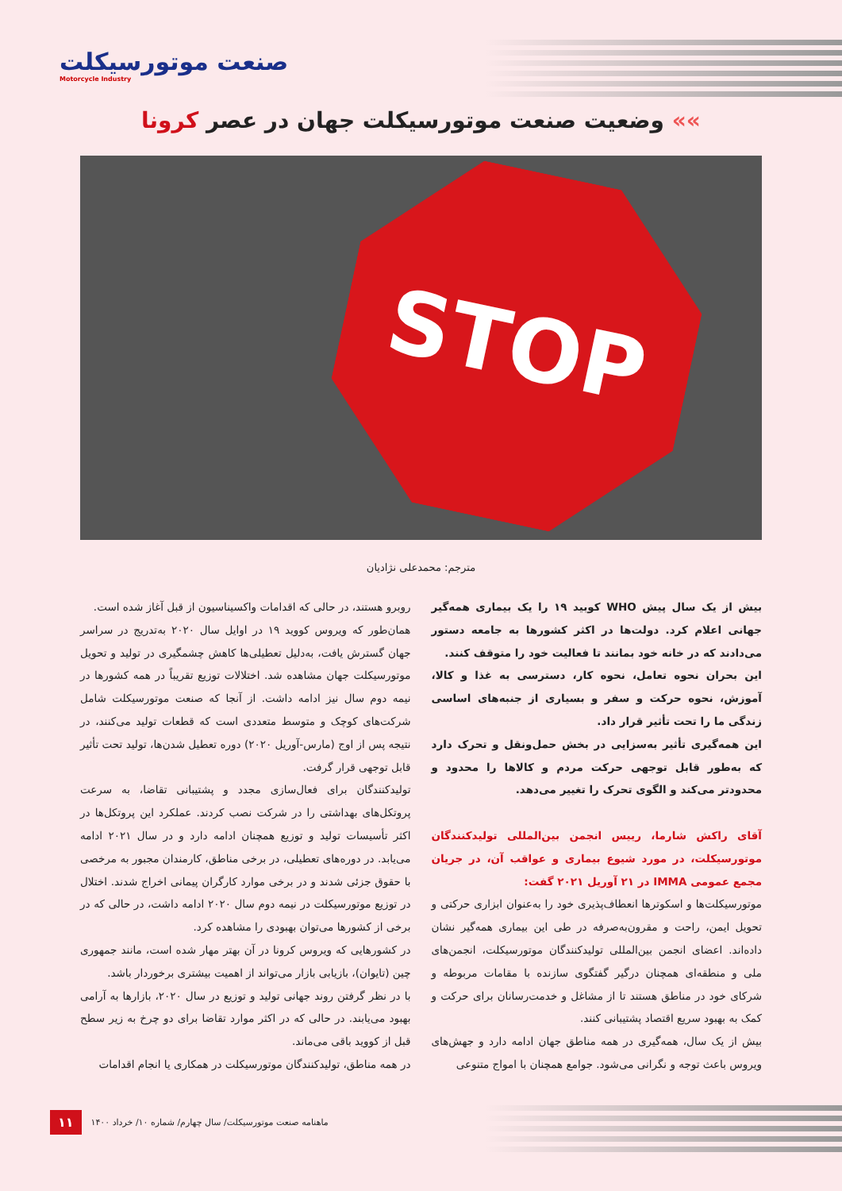صنعت موتورسیکلت
Motorcycle Industry
»» وضعیت صنعت موتورسیکلت جهان در عصر کرونا
STOP
مترجم: محمدعلی نژادیان
بیش از یک سال پیش WHO کوبید ۱۹ را یک بیماری همه‌گیر جهانی اعلام کرد. دولت‌ها در اکثر کشورها به جامعه دستور می‌دادند که در خانه خود بمانند تا فعالیت خود را متوقف کنند.
این بحران نحوه تعامل، نحوه کار، دسترسی به غذا و کالا، آموزش، نحوه حرکت و سفر و بسیاری از جنبه‌های اساسی زندگی ما را تحت تأثیر قرار داد.
این همه‌گیری تأثیر به‌سزایی در بخش حمل‌ونقل و تحرک دارد که به‌طور قابل توجهی حرکت مردم و کالاها را محدود و محدودتر می‌کند و الگوی تحرک را تغییر می‌دهد.
آقای راکش شارما، رییس انجمن بین‌المللی تولیدکنندگان موتورسیکلت، در مورد شیوع بیماری و عواقب آن، در جریان مجمع عمومی IMMA در ۲۱ آوریل ۲۰۲۱ گفت:
موتورسیکلت‌ها و اسکوترها انعطاف‌پذیری خود را به‌عنوان ابزاری حرکتی و تحویل ایمن، راحت و مقرون‌به‌صرفه در طی این بیماری همه‌گیر نشان داده‌اند. اعضای انجمن بین‌المللی تولیدکنندگان موتورسیکلت، انجمن‌های ملی و منطقه‌ای همچنان درگیر گفتگوی سازنده با مقامات مربوطه و شرکای خود در مناطق هستند تا از مشاغل و خدمت‌رسانان برای حرکت و کمک به بهبود سریع اقتصاد پشتیبانی کنند.
بیش از یک سال، همه‌گیری در همه مناطق جهان ادامه دارد و جهش‌های ویروس باعث توجه و نگرانی می‌شود. جوامع همچنان با امواج متنوعی
روبرو هستند، در حالی که اقدامات واکسیناسیون از قبل آغاز شده است.
همان‌طور که ویروس کووید ۱۹ در اوایل سال ۲۰۲۰ به‌تدریج در سراسر جهان گسترش یافت، به‌دلیل تعطیلی‌ها کاهش چشمگیری در تولید و تحویل موتورسیکلت جهان مشاهده شد. اختلالات توزیع تقریباً در همه کشورها در نیمه دوم سال نیز ادامه داشت. از آنجا که صنعت موتورسیکلت شامل شرکت‌های کوچک و متوسط متعددی است که قطعات تولید می‌کنند، در نتیجه پس از اوج (مارس-آوریل ۲۰۲۰) دوره تعطیل شدن‌ها، تولید تحت تأثیر قابل توجهی قرار گرفت.
تولیدکنندگان برای فعال‌سازی مجدد و پشتیبانی تقاضا، به سرعت پروتکل‌های بهداشتی را در شرکت نصب کردند. عملکرد این پروتکل‌ها در اکثر تأسیسات تولید و توزیع همچنان ادامه دارد و در سال ۲۰۲۱ ادامه می‌یابد. در دوره‌های تعطیلی، در برخی مناطق، کارمندان مجبور به مرخصی با حقوق جزئی شدند و در برخی موارد کارگران پیمانی اخراج شدند. اختلال در توزیع موتورسیکلت در نیمه دوم سال ۲۰۲۰ ادامه داشت، در حالی که در برخی از کشورها می‌توان بهبودی را مشاهده کرد.
در کشورهایی که ویروس کرونا در آن بهتر مهار شده است، مانند جمهوری چین (تایوان)، بازیابی بازار می‌تواند از اهمیت بیشتری برخوردار باشد.
با در نظر گرفتن روند جهانی تولید و توزیع در سال ۲۰۲۰، بازارها به آرامی بهبود می‌یابند. در حالی که در اکثر موارد تقاضا برای دو چرخ به زیر سطح قبل از کووید باقی می‌ماند.
در همه مناطق، تولیدکنندگان موتورسیکلت در همکاری یا انجام اقدامات
ماهنامه صنعت موتورسیکلت/ سال چهارم/ شماره ۱۰/ خرداد ۱۴۰۰ ۱۱